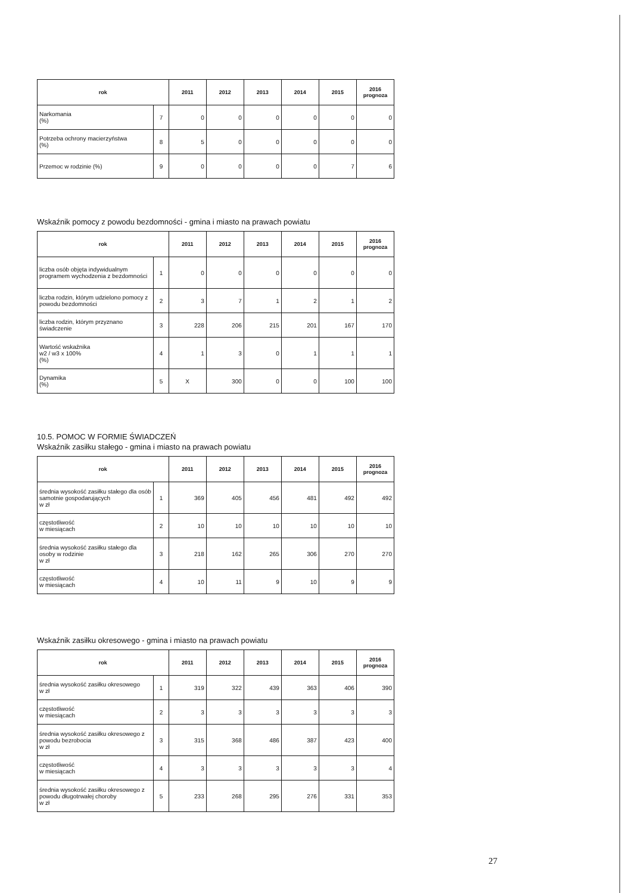| rok | | 2011 | 2012 | 2013 | 2014 | 2015 | 2016 prognoza |
| --- | --- | --- | --- | --- | --- | --- | --- |
| Narkomania (%) | 7 | 0 | 0 | 0 | 0 | 0 | 0 |
| Potrzeba ochrony macierzyństwa (%) | 8 | 5 | 0 | 0 | 0 | 0 | 0 |
| Przemoc w rodzinie (%) | 9 | 0 | 0 | 0 | 0 | 7 | 6 |
Wskaźnik pomocy z powodu bezdomności - gmina i miasto na prawach powiatu
| rok | | 2011 | 2012 | 2013 | 2014 | 2015 | 2016 prognoza |
| --- | --- | --- | --- | --- | --- | --- | --- |
| liczba osób objęta indywidualnym programem wychodzenia z bezdomności | 1 | 0 | 0 | 0 | 0 | 0 | 0 |
| liczba rodzin, którym udzielono pomocy z powodu bezdomności | 2 | 3 | 7 | 1 | 2 | 1 | 2 |
| liczba rodzin, którym przyznano świadczenie | 3 | 228 | 206 | 215 | 201 | 167 | 170 |
| Wartość wskaźnika w2 / w3 x 100% (%) | 4 | 1 | 3 | 0 | 1 | 1 | 1 |
| Dynamika (%) | 5 | X | 300 | 0 | 0 | 100 | 100 |
10.5. POMOC W FORMIE ŚWIADCZEŃ
Wskaźnik zasiłku stałego - gmina i miasto na prawach powiatu
| rok | | 2011 | 2012 | 2013 | 2014 | 2015 | 2016 prognoza |
| --- | --- | --- | --- | --- | --- | --- | --- |
| średnia wysokość zasiłku stałego dla osób samotnie gospodarujących w zł | 1 | 369 | 405 | 456 | 481 | 492 | 492 |
| częstotliwość w miesiącach | 2 | 10 | 10 | 10 | 10 | 10 | 10 |
| średnia wysokość zasiłku stałego dla osoby w rodzinie w zł | 3 | 218 | 162 | 265 | 306 | 270 | 270 |
| częstotliwość w miesiącach | 4 | 10 | 11 | 9 | 10 | 9 | 9 |
Wskaźnik zasiłku okresowego - gmina i miasto na prawach powiatu
| rok | | 2011 | 2012 | 2013 | 2014 | 2015 | 2016 prognoza |
| --- | --- | --- | --- | --- | --- | --- | --- |
| średnia wysokość zasiłku okresowego w zł | 1 | 319 | 322 | 439 | 363 | 406 | 390 |
| częstotliwość w miesiącach | 2 | 3 | 3 | 3 | 3 | 3 | 3 |
| średnia wysokość zasiłku okresowego z powodu bezrobocia w zł | 3 | 315 | 368 | 486 | 387 | 423 | 400 |
| częstotliwość w miesiącach | 4 | 3 | 3 | 3 | 3 | 3 | 4 |
| średnia wysokość zasiłku okresowego z powodu długotrwałej choroby w zł | 5 | 233 | 268 | 295 | 276 | 331 | 353 |
27